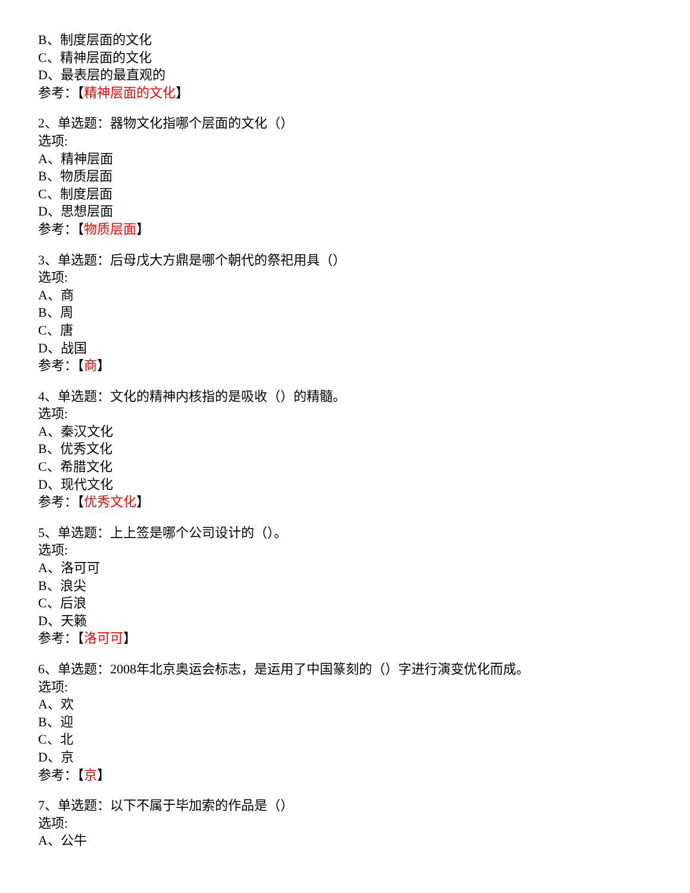B、制度层面的文化
C、精神层面的文化
D、最表层的最直观的
参考：【精神层面的文化】
2、单选题：器物文化指哪个层面的文化（）
选项:
A、精神层面
B、物质层面
C、制度层面
D、思想层面
参考：【物质层面】
3、单选题：后母戊大方鼎是哪个朝代的祭祀用具（）
选项:
A、商
B、周
C、唐
D、战国
参考：【商】
4、单选题：文化的精神内核指的是吸收（）的精髓。
选项:
A、秦汉文化
B、优秀文化
C、希腊文化
D、现代文化
参考：【优秀文化】
5、单选题：上上签是哪个公司设计的（）。
选项:
A、洛可可
B、浪尖
C、后浪
D、天籁
参考：【洛可可】
6、单选题：2008年北京奥运会标志，是运用了中国篆刻的（）字进行演变优化而成。
选项:
A、欢
B、迎
C、北
D、京
参考：【京】
7、单选题：以下不属于毕加索的作品是（）
选项:
A、公牛